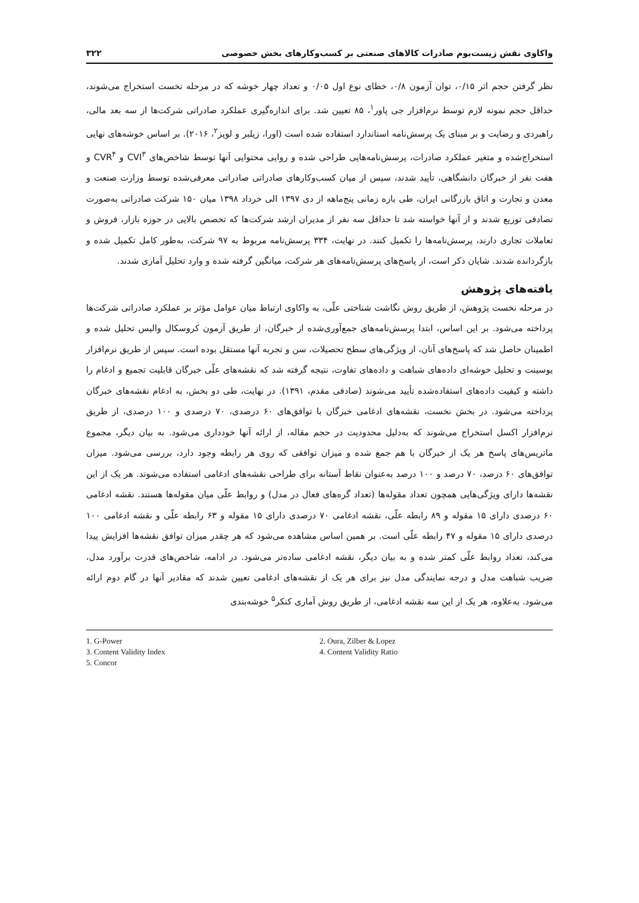واکاوی نقش زیست‌بوم صادرات کالاهای صنعتی بر کسب‌وکارهای بخش خصوصی ۳۲۲
نظر گرفتن حجم اثر ۰/۱۵، توان آزمون ۰/۸، خطای نوع اول ۰/۰۵ و تعداد چهار خوشه که در مرحله نخست استخراج می‌شوند، حداقل حجم نمونه لازم توسط نرم‌افزار جی پاور<sup>۱</sup>، ۸۵ تعیین شد. برای اندازه‌گیری عملکرد صادراتی شرکت‌ها از سه بعد مالی، راهبردی و رضایت و بر مبنای یک پرسش‌نامه استاندارد استفاده شده است (اورا، زیلبر و لوپز<sup>۲</sup>، ۲۰۱۶). بر اساس خوشه‌های نهایی استخراج‌شده و متغیر عملکرد صادرات، پرسش‌نامه‌هایی طراحی شده و روایی محتوایی آنها توسط شاخص‌های CVI<sup>۳</sup> و CVR<sup>۴</sup> و هفت نفر از خبرگان دانشگاهی، تأیید شدند، سپس از میان کسب‌وکارهای صادراتی صادراتی معرفی‌شده توسط وزارت صنعت و معدن و تجارت و اتاق بازرگانی ایران، طی بازه زمانی پنج‌ماهه از دی ۱۳۹۷ الی خرداد ۱۳۹۸ میان ۱۵۰ شرکت صادراتی به‌صورت تصادفی توزیع شدند و از آنها خواسته شد تا حداقل سه نفر از مدیران ارشد شرکت‌ها که تخصص بالایی در حوزه بازار، فروش و تعاملات تجاری دارند، پرسش‌نامه‌ها را تکمیل کنند. در نهایت، ۳۳۴ پرسش‌نامه مربوط به ۹۷ شرکت، به‌طور کامل تکمیل شده و بازگردانده شدند. شایان ذکر است، از پاسخ‌های پرسش‌نامه‌های هر شرکت، میانگین گرفته شده و وارد تحلیل آماری شدند.
یافته‌های پژوهش
در مرحله نخست پژوهش، از طریق روش نگاشت شناختی علّی، به واکاوی ارتباط میان عوامل مؤثر بر عملکرد صادراتی شرکت‌ها پرداخته می‌شود. بر این اساس، ابتدا پرسش‌نامه‌های جمع‌آوری‌شده از خبرگان، از طریق آزمون کروسکال والیس تحلیل شده و اطمینان حاصل شد که پاسخ‌های آنان، از ویژگی‌های سطح تحصیلات، سن و تجربه آنها مستقل بوده است. سپس از طریق نرم‌افزار یوسینت و تحلیل خوشه‌ای داده‌های شباهت و داده‌های تفاوت، نتیجه گرفته شد که نقشه‌های علّی خبرگان قابلیت تجمیع و ادغام را داشته و کیفیت داده‌های استفاده‌شده تأیید می‌شوند (صادقی مقدم، ۱۳۹۱). در نهایت، طی دو بخش، به ادغام نقشه‌های خبرگان پرداخته می‌شود. در بخش نخست، نقشه‌های ادغامی خبرگان با توافق‌های ۶۰ درصدی، ۷۰ درصدی و ۱۰۰ درصدی، از طریق نرم‌افزار اکسل استخراج می‌شوند که به‌دلیل محدودیت در حجم مقاله، از ارائه آنها خودداری می‌شود. به بیان دیگر، مجموع ماتریس‌های پاسخ هر یک از خبرگان با هم جمع شده و میزان توافقی که روی هر رابطه وجود دارد، بررسی می‌شود. میزان توافق‌های ۶۰ درصد، ۷۰ درصد و ۱۰۰ درصد به‌عنوان نقاط آستانه برای طراحی نقشه‌های ادغامی استفاده می‌شوند. هر یک از این نقشه‌ها دارای ویژگی‌هایی همچون تعداد مقوله‌ها (تعداد گره‌های فعال در مدل) و روابط علّی میان مقوله‌ها هستند. نقشه ادغامی ۶۰ درصدی دارای ۱۵ مقوله و ۸۹ رابطه علّی، نقشه ادغامی ۷۰ درصدی دارای ۱۵ مقوله و ۶۳ رابطه علّی و نقشه ادغامی ۱۰۰ درصدی دارای ۱۵ مقوله و ۴۷ رابطه علّی است. بر همین اساس مشاهده می‌شود که هر چقدر میزان توافق نقشه‌ها افزایش پیدا می‌کند، تعداد روابط علّی کمتر شده و به بیان دیگر، نقشه ادغامی ساده‌تر می‌شود. در ادامه، شاخص‌های قدرت برآورد مدل، ضریب شباهت مدل و درجه نمایندگی مدل نیز برای هر یک از نقشه‌های ادغامی تعیین شدند که مقادیر آنها در گام دوم ارائه می‌شود. به‌علاوه، هر یک از این سه نقشه ادغامی، از طریق روش آماری کنکر<sup>۵</sup> خوشه‌بندی
1. G-Power
2. Oura, Zilber & Lopez
3. Content Validity Index
4. Content Validity Ratio
5. Concor